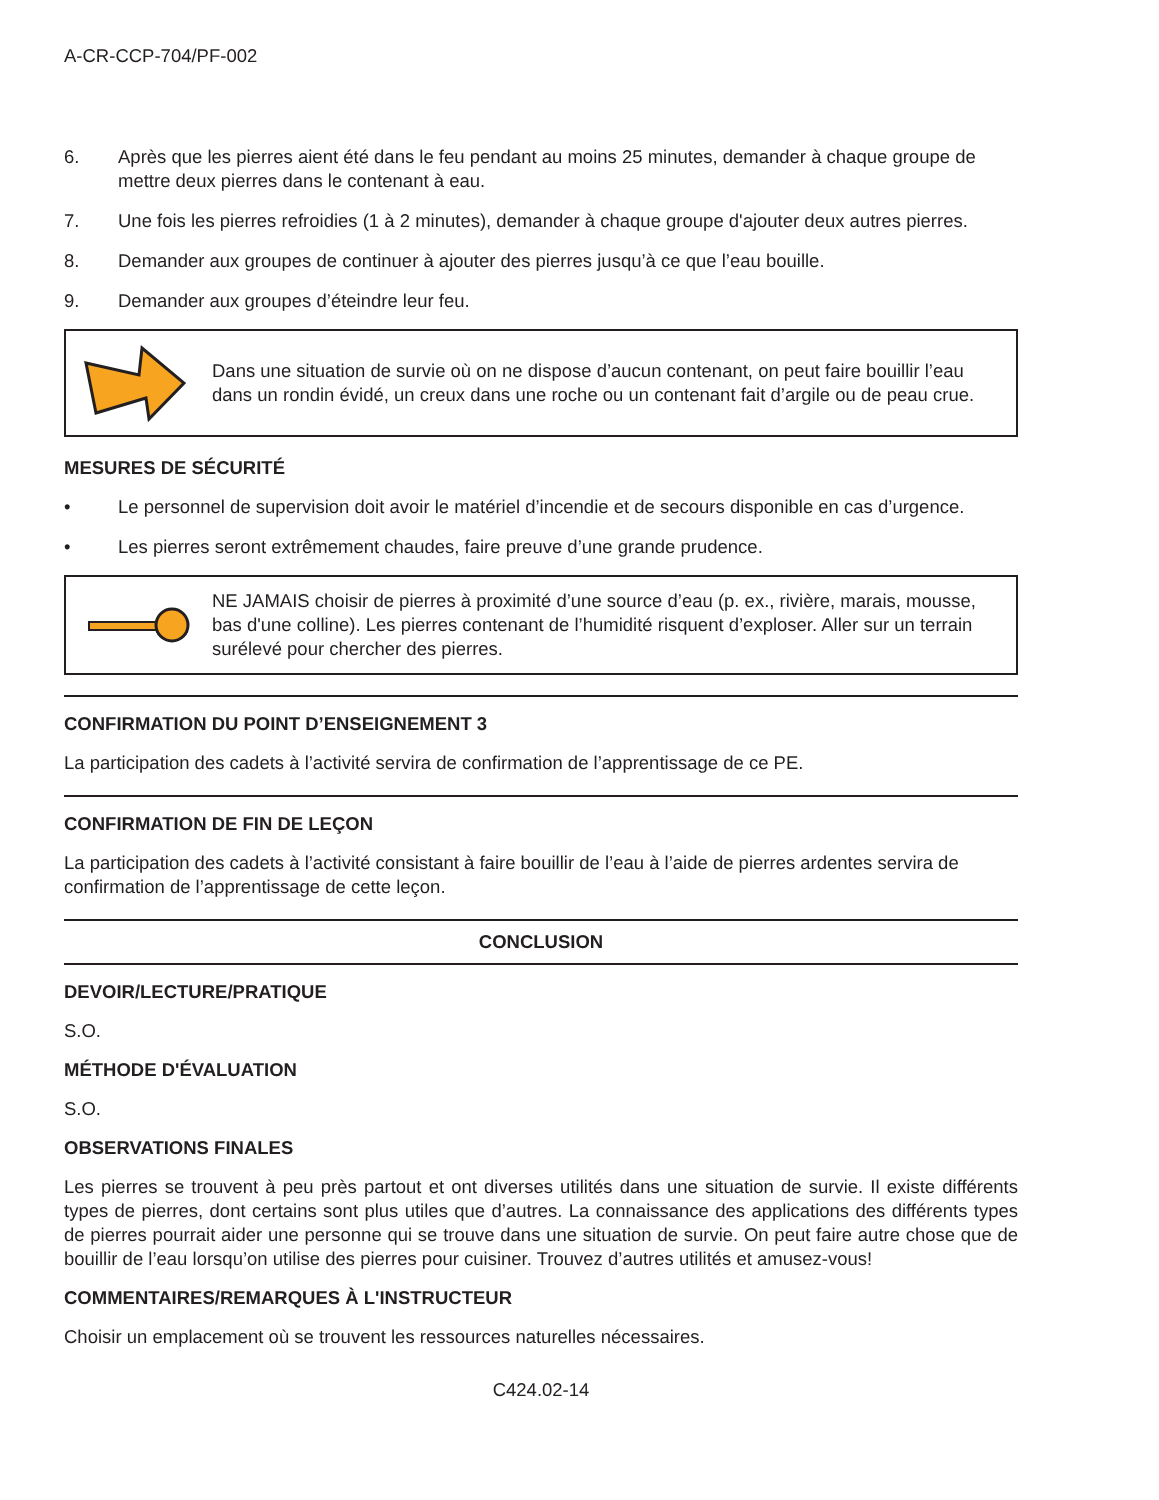A-CR-CCP-704/PF-002
6. Après que les pierres aient été dans le feu pendant au moins 25 minutes, demander à chaque groupe de mettre deux pierres dans le contenant à eau.
7. Une fois les pierres refroidies (1 à 2 minutes), demander à chaque groupe d'ajouter deux autres pierres.
8. Demander aux groupes de continuer à ajouter des pierres jusqu’à ce que l’eau bouille.
9. Demander aux groupes d’éteindre leur feu.
Dans une situation de survie où on ne dispose d’aucun contenant, on peut faire bouillir l’eau dans un rondin évidé, un creux dans une roche ou un contenant fait d’argile ou de peau crue.
MESURES DE SÉCURITÉ
• Le personnel de supervision doit avoir le matériel d’incendie et de secours disponible en cas d’urgence.
• Les pierres seront extrêmement chaudes, faire preuve d’une grande prudence.
NE JAMAIS choisir de pierres à proximité d’une source d’eau (p. ex., rivière, marais, mousse, bas d'une colline). Les pierres contenant de l’humidité risquent d’exploser. Aller sur un terrain surélevé pour chercher des pierres.
CONFIRMATION DU POINT D’ENSEIGNEMENT 3
La participation des cadets à l’activité servira de confirmation de l’apprentissage de ce PE.
CONFIRMATION DE FIN DE LEÇON
La participation des cadets à l’activité consistant à faire bouillir de l’eau à l’aide de pierres ardentes servira de confirmation de l’apprentissage de cette leçon.
CONCLUSION
DEVOIR/LECTURE/PRATIQUE
S.O.
MÉTHODE D'ÉVALUATION
S.O.
OBSERVATIONS FINALES
Les pierres se trouvent à peu près partout et ont diverses utilités dans une situation de survie. Il existe différents types de pierres, dont certains sont plus utiles que d’autres. La connaissance des applications des différents types de pierres pourrait aider une personne qui se trouve dans une situation de survie. On peut faire autre chose que de bouillir de l’eau lorsqu’on utilise des pierres pour cuisiner. Trouvez d’autres utilités et amusez-vous!
COMMENTAIRES/REMARQUES À L'INSTRUCTEUR
Choisir un emplacement où se trouvent les ressources naturelles nécessaires.
C424.02-14